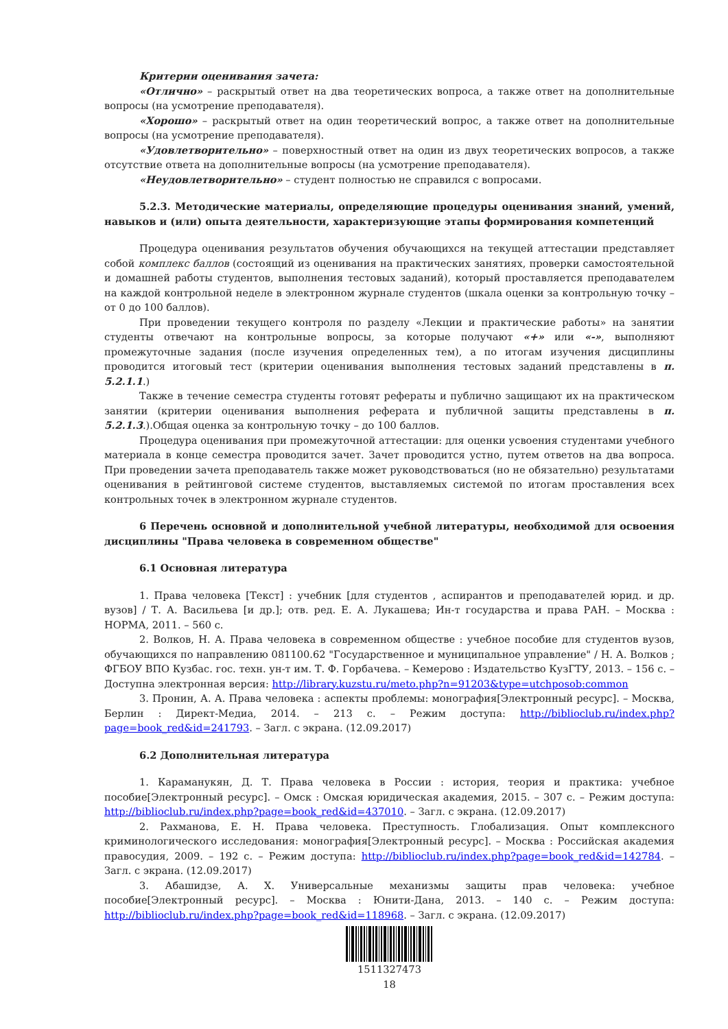Критерии оценивания зачета:
«Отлично» – раскрытый ответ на два теоретических вопроса, а также ответ на дополнительные вопросы (на усмотрение преподавателя).
«Хорошо» – раскрытый ответ на один теоретический вопрос, а также ответ на дополнительные вопросы (на усмотрение преподавателя).
«Удовлетворительно» – поверхностный ответ на один из двух теоретических вопросов, а также отсутствие ответа на дополнительные вопросы (на усмотрение преподавателя).
«Неудовлетворительно» – студент полностью не справился с вопросами.
5.2.3. Методические материалы, определяющие процедуры оценивания знаний, умений, навыков и (или) опыта деятельности, характеризующие этапы формирования компетенций
Процедура оценивания результатов обучения обучающихся на текущей аттестации представляет собой комплекс баллов (состоящий из оценивания на практических занятиях, проверки самостоятельной и домашней работы студентов, выполнения тестовых заданий), который проставляется преподавателем на каждой контрольной неделе в электронном журнале студентов (шкала оценки за контрольную точку – от 0 до 100 баллов).
При проведении текущего контроля по разделу «Лекции и практические работы» на занятии студенты отвечают на контрольные вопросы, за которые получают «+» или «-», выполняют промежуточные задания (после изучения определенных тем), а по итогам изучения дисциплины проводится итоговый тест (критерии оценивания выполнения тестовых заданий представлены в п. 5.2.1.1.)
Также в течение семестра студенты готовят рефераты и публично защищают их на практическом занятии (критерии оценивания выполнения реферата и публичной защиты представлены в п. 5.2.1.3.).Общая оценка за контрольную точку – до 100 баллов.
Процедура оценивания при промежуточной аттестации: для оценки усвоения студентами учебного материала в конце семестра проводится зачет. Зачет проводится устно, путем ответов на два вопроса. При проведении зачета преподаватель также может руководствоваться (но не обязательно) результатами оценивания в рейтинговой системе студентов, выставляемых системой по итогам проставления всех контрольных точек в электронном журнале студентов.
6 Перечень основной и дополнительной учебной литературы, необходимой для освоения дисциплины "Права человека в современном обществе"
6.1 Основная литература
1. Права человека [Текст] : учебник [для студентов , аспирантов и преподавателей юрид. и др. вузов] / Т. А. Васильева [и др.]; отв. ред. Е. А. Лукашева; Ин-т государства и права РАН. – Москва : НОРМА, 2011. – 560 с.
2. Волков, Н. А. Права человека в современном обществе : учебное пособие для студентов вузов, обучающихся по направлению 081100.62 "Государственное и муниципальное управление" / Н. А. Волков ; ФГБОУ ВПО Кузбас. гос. техн. ун-т им. Т. Ф. Горбачева. – Кемерово : Издательство КузГТУ, 2013. – 156 с. – Доступна электронная версия: http://library.kuzstu.ru/meto.php?n=91203&type=utchposob:common
3. Пронин, А. А. Права человека : аспекты проблемы: монография[Электронный ресурс]. – Москва, Берлин : Директ-Медиа, 2014. – 213 с. – Режим доступа: http://biblioclub.ru/index.php?page=book_red&id=241793. – Загл. с экрана. (12.09.2017)
6.2 Дополнительная литература
1. Караманукян, Д. Т. Права человека в России : история, теория и практика: учебное пособие[Электронный ресурс]. – Омск : Омская юридическая академия, 2015. – 307 с. – Режим доступа: http://biblioclub.ru/index.php?page=book_red&id=437010. – Загл. с экрана. (12.09.2017)
2. Рахманова, Е. Н. Права человека. Преступность. Глобализация. Опыт комплексного криминологического исследования: монография[Электронный ресурс]. – Москва : Российская академия правосудия, 2009. – 192 с. – Режим доступа: http://biblioclub.ru/index.php?page=book_red&id=142784. – Загл. с экрана. (12.09.2017)
3. Абашидзе, А. Х. Универсальные механизмы защиты прав человека: учебное пособие[Электронный ресурс]. – Москва : Юнити-Дана, 2013. – 140 с. – Режим доступа: http://biblioclub.ru/index.php?page=book_red&id=118968. – Загл. с экрана. (12.09.2017)
1511327473
18